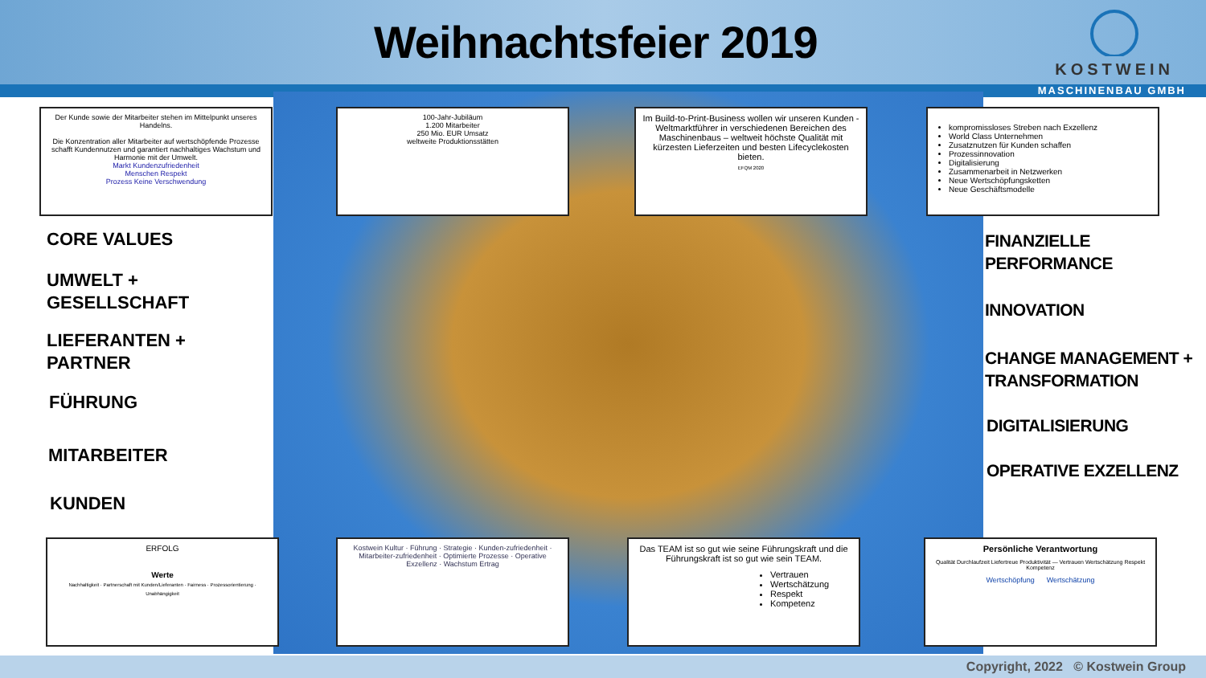Weihnachtsfeier 2019
KOSTWEIN
MASCHINENBAU GMBH
Der Kunde sowie der Mitarbeiter stehen im Mittelpunkt unseres Handelns.
Die Konzentration aller Mitarbeiter auf wertschöpfende Prozesse schafft Kundennutzen und garantiert nachhaltiges Wachstum und Harmonie mit der Umwelt.
Markt Kundenzufriedenheit
Menschen Respekt
Prozess Keine Verschwendung
100-Jahr-Jubiläum
1.200 Mitarbeiter
250 Mio. EUR Umsatz
weltweite Produktionsstätten
Im Build-to-Print-Business wollen wir unseren Kunden - Weltmarktführer in verschiedenen Bereichen des Maschinenbaus – weltweit höchste Qualität mit kürzesten Lieferzeiten und besten Lifecyclekosten bieten.
EFQM 2020
kompromissloses Streben nach Exzellenz
World Class Unternehmen
Zusatznutzen für Kunden schaffen
Prozessinnovation
Digitalisierung
Zusammenarbeit in Netzwerken
Neue Wertschöpfungsketten
Neue Geschäftsmodelle
CORE VALUES
UMWELT +
GESELLSCHAFT
LIEFERANTEN +
PARTNER
FÜHRUNG
MITARBEITER
KUNDEN
FINANZIELLE
PERFORMANCE
INNOVATION
CHANGE MANAGEMENT +
TRANSFORMATION
DIGITALISIERUNG
OPERATIVE EXZELLENZ
ERFOLG
Werte
Nachhaltigkeit · Partnerschaft mit Kunden/Lieferanten · Fairness · Prozessorientierung · Unabhängigkeit
Kostwein Kultur · Führung · Strategie · Kunden-zufriedenheit · Mitarbeiter-zufriedenheit · Optimierte Prozesse · Operative Exzellenz · Wachstum Ertrag
Das TEAM ist so gut wie seine Führungskraft und die Führungskraft ist so gut wie sein TEAM.
Vertrauen
Wertschätzung
Respekt
Kompetenz
Persönliche Verantwortung
Qualität Durchlaufzeit Liefertreue Produktivität — Vertrauen Wertschätzung Respekt Kompetenz
Wertschöpfung Wertschätzung
Copyright, 2022 © Kostwein Group